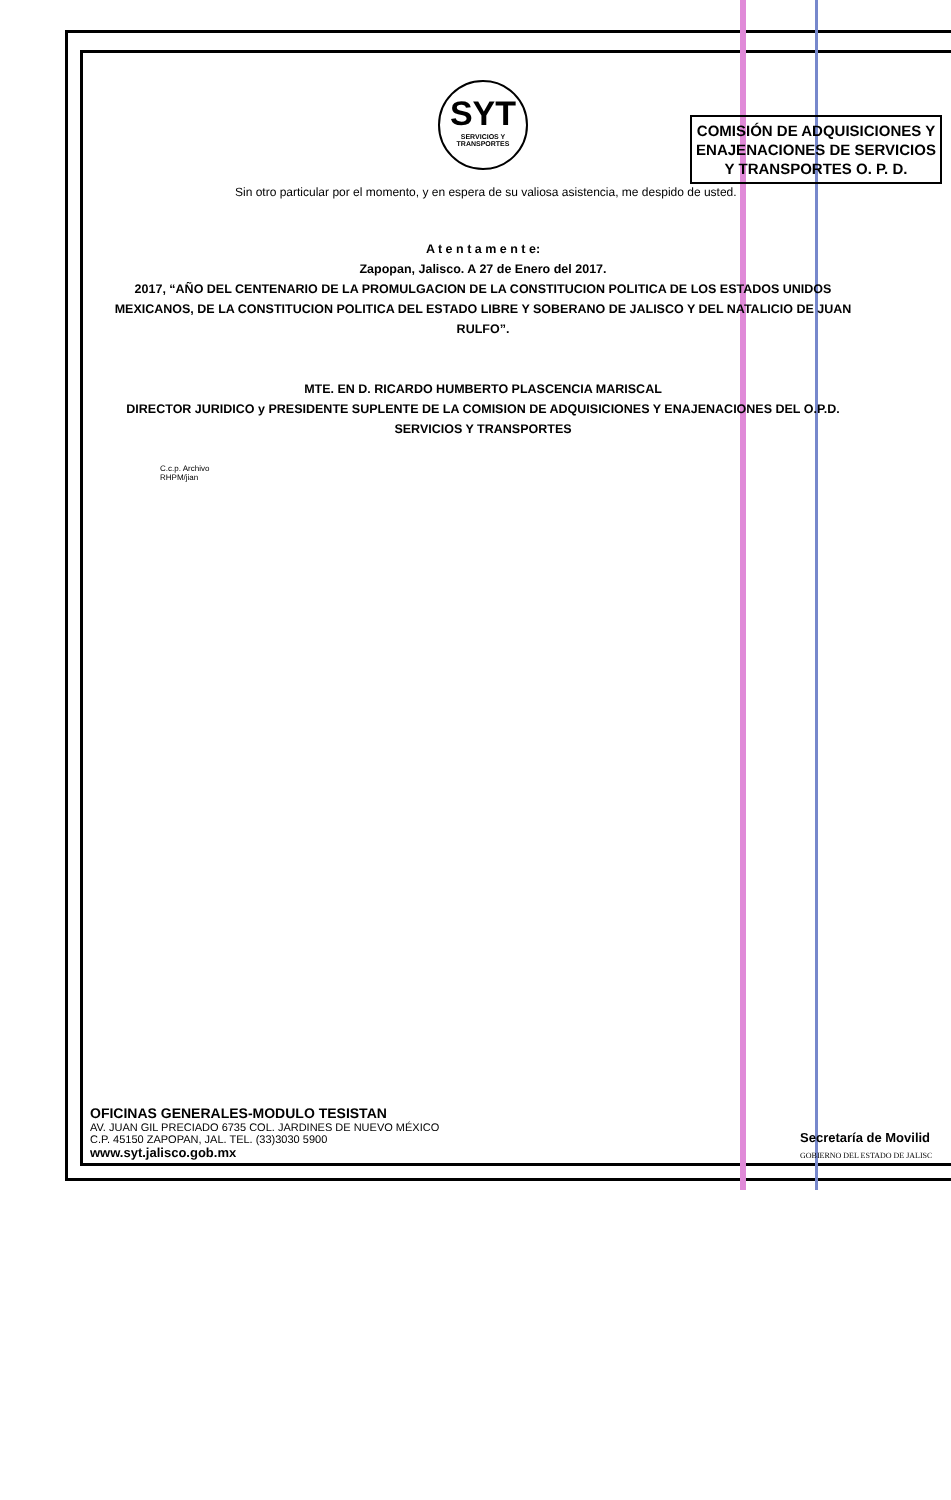SYT
SERVICIOS Y TRANSPORTES
COMISIÓN DE ADQUISICIONES Y ENAJENACIONES DE SERVICIOS Y TRANSPORTES O. P. D.
Sin otro particular por el momento, y en espera de su valiosa asistencia, me despido de usted.
A t e n t a m e n t e:
Zapopan, Jalisco. A 27 de Enero del 2017.
2017, “AÑO DEL CENTENARIO DE LA PROMULGACION DE LA CONSTITUCION POLITICA DE LOS ESTADOS UNIDOS MEXICANOS, DE LA CONSTITUCION POLITICA DEL ESTADO LIBRE Y SOBERANO DE JALISCO Y DEL NATALICIO DE JUAN RULFO”.
MTE. EN D. RICARDO HUMBERTO PLASCENCIA MARISCAL
DIRECTOR JURIDICO y PRESIDENTE SUPLENTE DE LA COMISION DE ADQUISICIONES Y ENAJENACIONES DEL O.P.D. SERVICIOS Y TRANSPORTES
C.c.p. Archivo
RHPM/jian
OFICINAS GENERALES-MODULO TESISTAN
AV. JUAN GIL PRECIADO 6735 COL. JARDINES DE NUEVO MÉXICO
C.P. 45150 ZAPOPAN, JAL. TEL. (33)3030 5900
www.syt.jalisco.gob.mx
Secretaría de Movilid
GOBIERNO DEL ESTADO DE JALISC